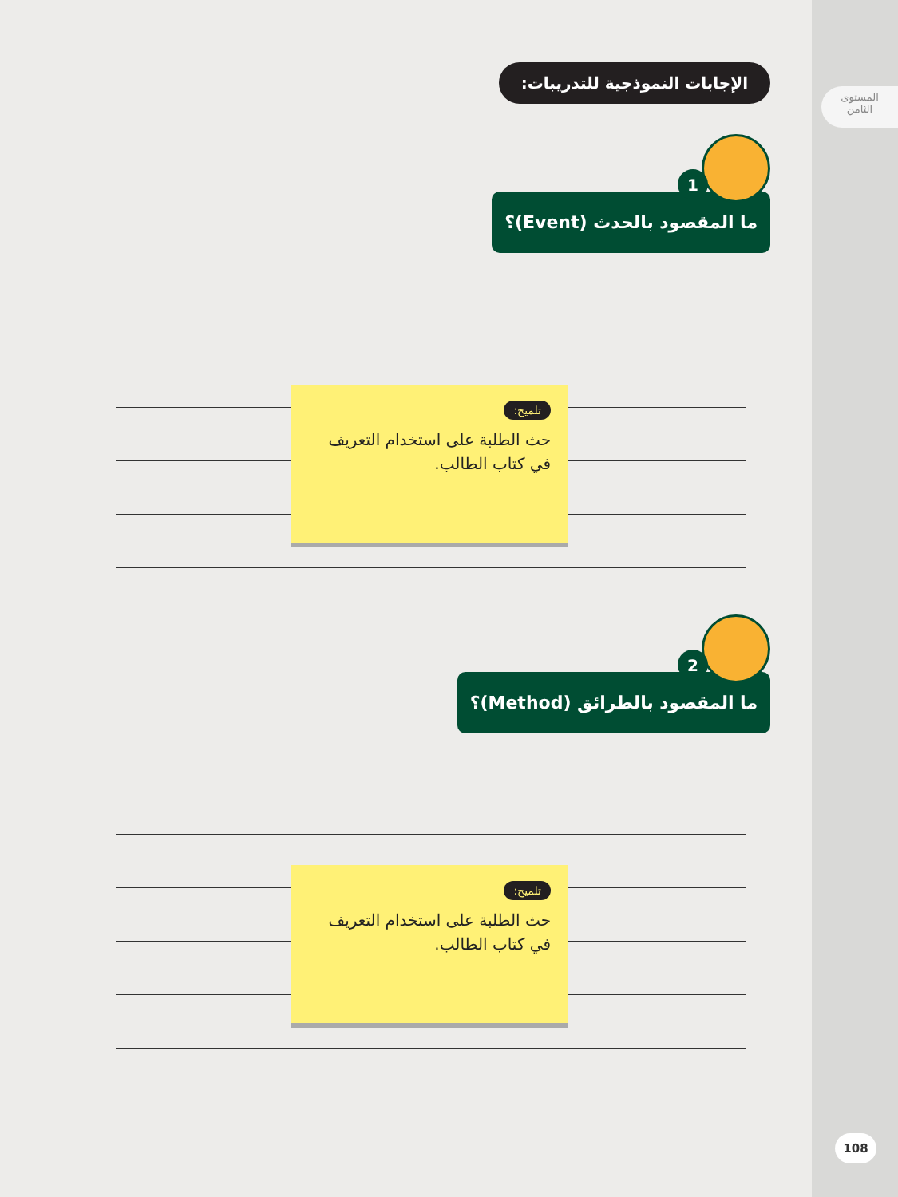المستوى
الثامن
108
الإجابات النموذجية للتدريبات:
1 ما المقصود بالحدث (Event)؟
تلميح:
حث الطلبة على استخدام التعريف في كتاب الطالب.
2 ما المقصود بالطرائق (Method)؟
تلميح:
حث الطلبة على استخدام التعريف في كتاب الطالب.